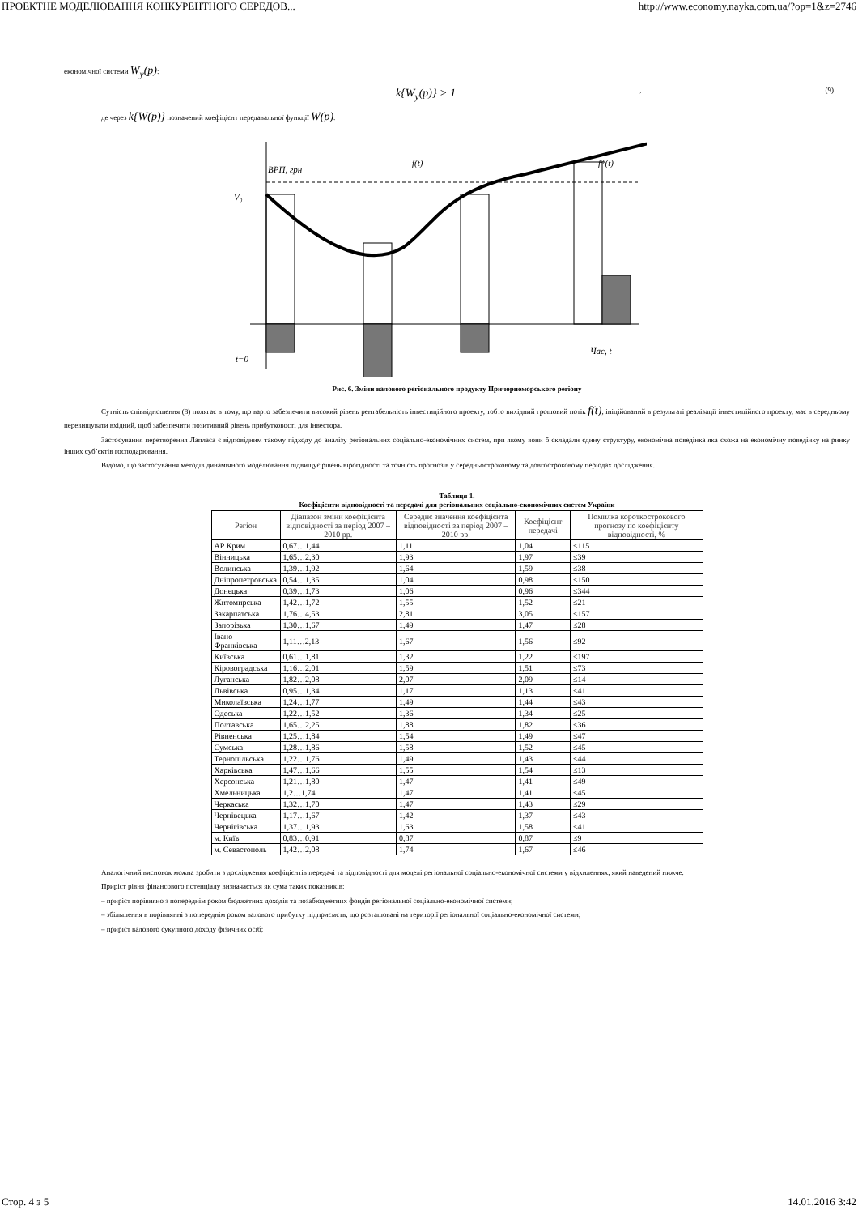ПРОЕКТНЕ МОДЕЛЮВАННЯ КОНКУРЕНТНОГО СЕРЕДОВ... http://www.economy.nayka.com.ua/?op=1&z=2746
економічної системи W<sub>y</sub>(p):
k{W<sub>y</sub>(p)} > 1, (9)
де через k{W(p)} позначений коефіцієнт передавальної функції W(p).
ВРП, грн
V₀
f(t)
f*(t)
Час, t
t=0
Рис. 6. Зміни валового регіонального продукту Причорноморського регіону
Сутність співвідношення (8) полягає в тому, що варто забезпечити високий рівень рентабельність інвестиційного проекту, тобто вихідний грошовий потік f(t), ініційований в результаті реалізації інвестиційного проекту, має в середньому перевищувати вхідний, щоб забезпечити позитивний рівень прибутковості для інвестора.
Застосування перетворення Лапласа є відповідним такому підходу до аналізу регіональних соціально-економічних систем, при якому вони б складали єдину структуру, економічна поведінка яка схожа на економічну поведінку на ринку інших суб’єктів господарювання.
Відомо, що застосування методів динамічного моделювання підвищує рівень вірогідності та точність прогнозів у середньостроковому та довгостроковому періодах дослідження.
Таблиця 1.
Коефіцієнти відповідності та передачі для регіональних соціально-економічних систем України
| Регіон | Діапазон зміни коефіцієнта відповідності за період 2007 – 2010 рр. | Середнє значення коефіцієнта відповідності за період 2007 – 2010 рр. | Коефіцієнт передачі | Помилка короткострокового прогнозу по коефіцієнту відповідності, % |
| --- | --- | --- | --- | --- |
| АР Крим | 0,67…1,44 | 1,11 | 1,04 | ≤115 |
| Вінницька | 1,65…2,30 | 1,93 | 1,97 | ≤39 |
| Волинська | 1,39…1,92 | 1,64 | 1,59 | ≤38 |
| Дніпропетровська | 0,54…1,35 | 1,04 | 0,98 | ≤150 |
| Донецька | 0,39…1,73 | 1,06 | 0,96 | ≤344 |
| Житомирська | 1,42…1,72 | 1,55 | 1,52 | ≤21 |
| Закарпатська | 1,76…4,53 | 2,81 | 3,05 | ≤157 |
| Запорізька | 1,30…1,67 | 1,49 | 1,47 | ≤28 |
| Івано-Франківська | 1,11…2,13 | 1,67 | 1,56 | ≤92 |
| Київська | 0,61…1,81 | 1,32 | 1,22 | ≤197 |
| Кіровоградська | 1,16…2,01 | 1,59 | 1,51 | ≤73 |
| Луганська | 1,82…2,08 | 2,07 | 2,09 | ≤14 |
| Львівська | 0,95…1,34 | 1,17 | 1,13 | ≤41 |
| Миколаївська | 1,24…1,77 | 1,49 | 1,44 | ≤43 |
| Одеська | 1,22…1,52 | 1,36 | 1,34 | ≤25 |
| Полтавська | 1,65…2,25 | 1,88 | 1,82 | ≤36 |
| Рівненська | 1,25…1,84 | 1,54 | 1,49 | ≤47 |
| Сумська | 1,28…1,86 | 1,58 | 1,52 | ≤45 |
| Тернопільська | 1,22…1,76 | 1,49 | 1,43 | ≤44 |
| Харківська | 1,47…1,66 | 1,55 | 1,54 | ≤13 |
| Херсонська | 1,21…1,80 | 1,47 | 1,41 | ≤49 |
| Хмельницька | 1,2…1,74 | 1,47 | 1,41 | ≤45 |
| Черкаська | 1,32…1,70 | 1,47 | 1,43 | ≤29 |
| Чернівецька | 1,17…1,67 | 1,42 | 1,37 | ≤43 |
| Чернігівська | 1,37…1,93 | 1,63 | 1,58 | ≤41 |
| м. Київ | 0,83…0,91 | 0,87 | 0,87 | ≤9 |
| м. Севастополь | 1,42…2,08 | 1,74 | 1,67 | ≤46 |
Аналогічний висновок можна зробити з дослідження коефіцієнтів передачі та відповідності для моделі регіональної соціально-економічної системи у відхиленнях, який наведений нижче.
Приріст рівня фінансового потенціалу визначається як сума таких показників:
– приріст порівняно з попереднім роком бюджетних доходів та позабюджетних фондів регіональної соціально-економічної системи;
– збільшення в порівнянні з попереднім роком валового прибутку підприємств, що розташовані на території регіональної соціально-економічної системи;
– приріст валового сукупного доходу фізичних осіб;
Стор. 4 з 5 14.01.2016 3:42